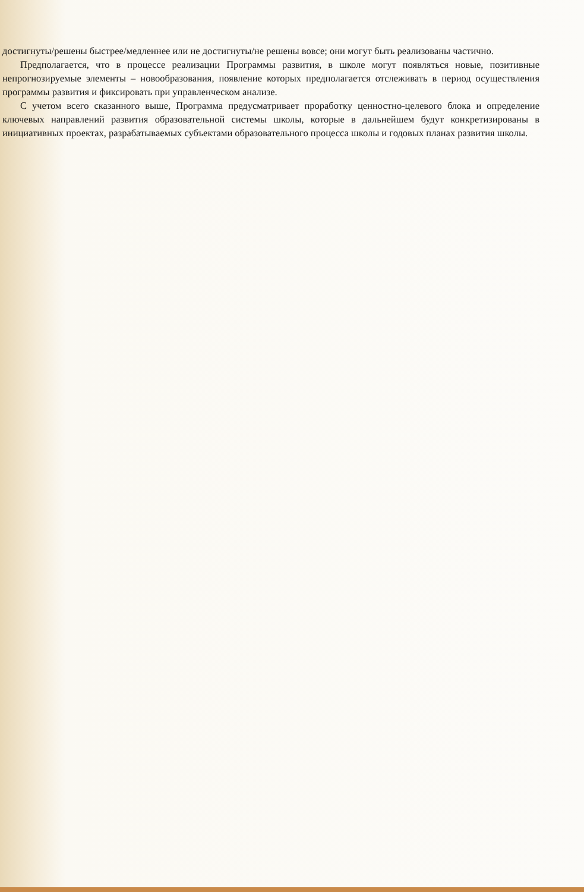достигнуты/решены быстрее/медленнее или не достигнуты/не решены вовсе; они могут быть реализованы частично.
Предполагается, что в процессе реализации Программы развития, в школе могут появляться новые, позитивные непрогнозируемые элементы – новообразования, появление которых предполагается отслеживать в период осуществления программы развития и фиксировать при управленческом анализе.
С учетом всего сказанного выше, Программа предусматривает проработку ценностно-целевого блока и определение ключевых направлений развития образовательной системы школы, которые в дальнейшем будут конкретизированы в инициативных проектах, разрабатываемых субъектами образовательного процесса школы и годовых планах развития школы.